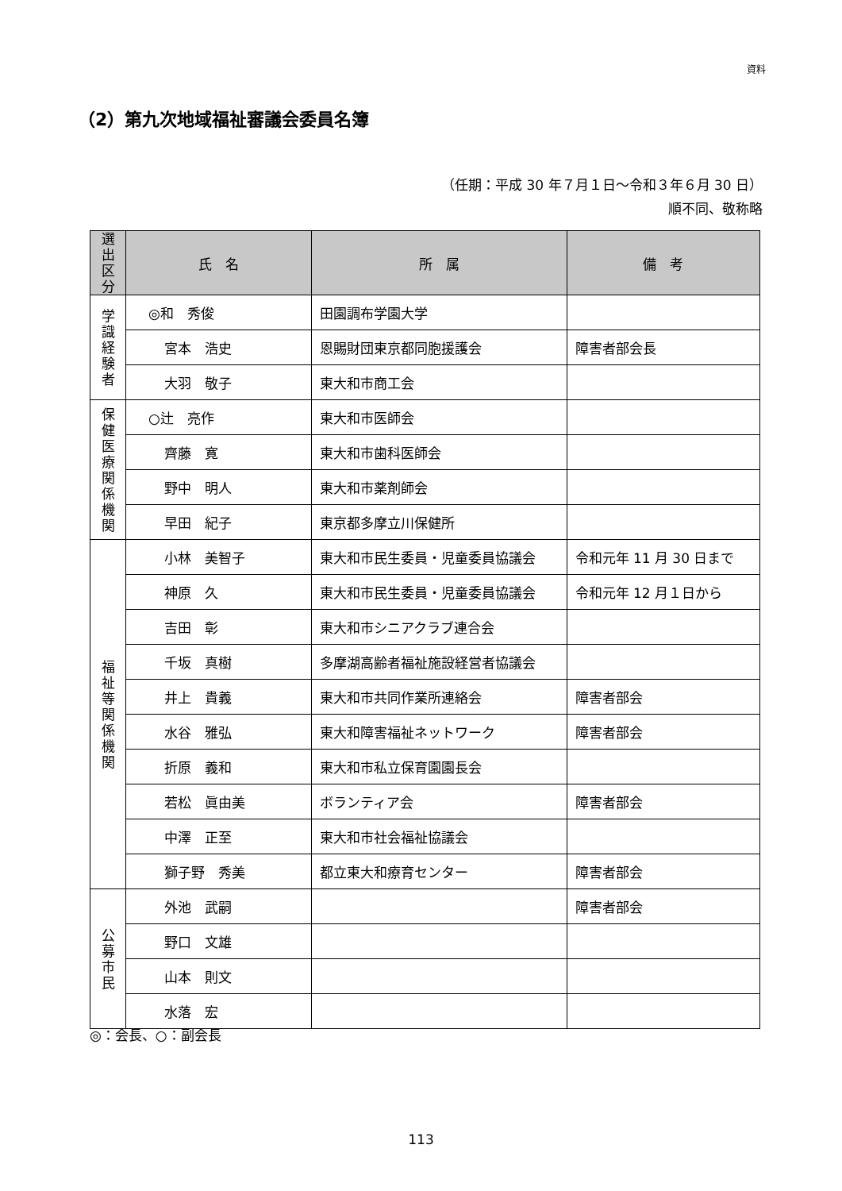資料
（2）第九次地域福祉審議会委員名簿
（任期：平成 30 年７月１日～令和３年６月 30 日）
順不同、敬称略
| 選出 区分 | 氏 名 | 所 属 | 備 考 |
| --- | --- | --- | --- |
| 学 識 経 験 者 | ◎和 秀俊 | 田園調布学園大学 | |
| | 宮本 浩史 | 恩賜財団東京都同胞援護会 | 障害者部会長 |
| | 大羽 敬子 | 東大和市商工会 | |
| 保 健 医 療 関 係 機 関 | ○辻 亮作 | 東大和市医師会 | |
| | 齊藤 寛 | 東大和市歯科医師会 | |
| | 野中 明人 | 東大和市薬剤師会 | |
| | 早田 紀子 | 東京都多摩立川保健所 | |
| 福 祉 等 関 係 機 関 | 小林 美智子 | 東大和市民生委員・児童委員協議会 | 令和元年 11 月 30 日まで |
| | 神原 久 | 東大和市民生委員・児童委員協議会 | 令和元年 12 月１日から |
| | 吉田 彰 | 東大和市シニアクラブ連合会 | |
| | 千坂 真樹 | 多摩湖高齢者福祉施設経営者協議会 | |
| | 井上 貴義 | 東大和市共同作業所連絡会 | 障害者部会 |
| | 水谷 雅弘 | 東大和障害福祉ネットワーク | 障害者部会 |
| | 折原 義和 | 東大和市私立保育園園長会 | |
| | 若松 眞由美 | ボランティア会 | 障害者部会 |
| | 中澤 正至 | 東大和市社会福祉協議会 | |
| | 獅子野 秀美 | 都立東大和療育センター | 障害者部会 |
| 公 募 市 民 | 外池 武嗣 | | 障害者部会 |
| | 野口 文雄 | | |
| | 山本 則文 | | |
| | 水落 宏 | | |
◎：会長、○：副会長
113